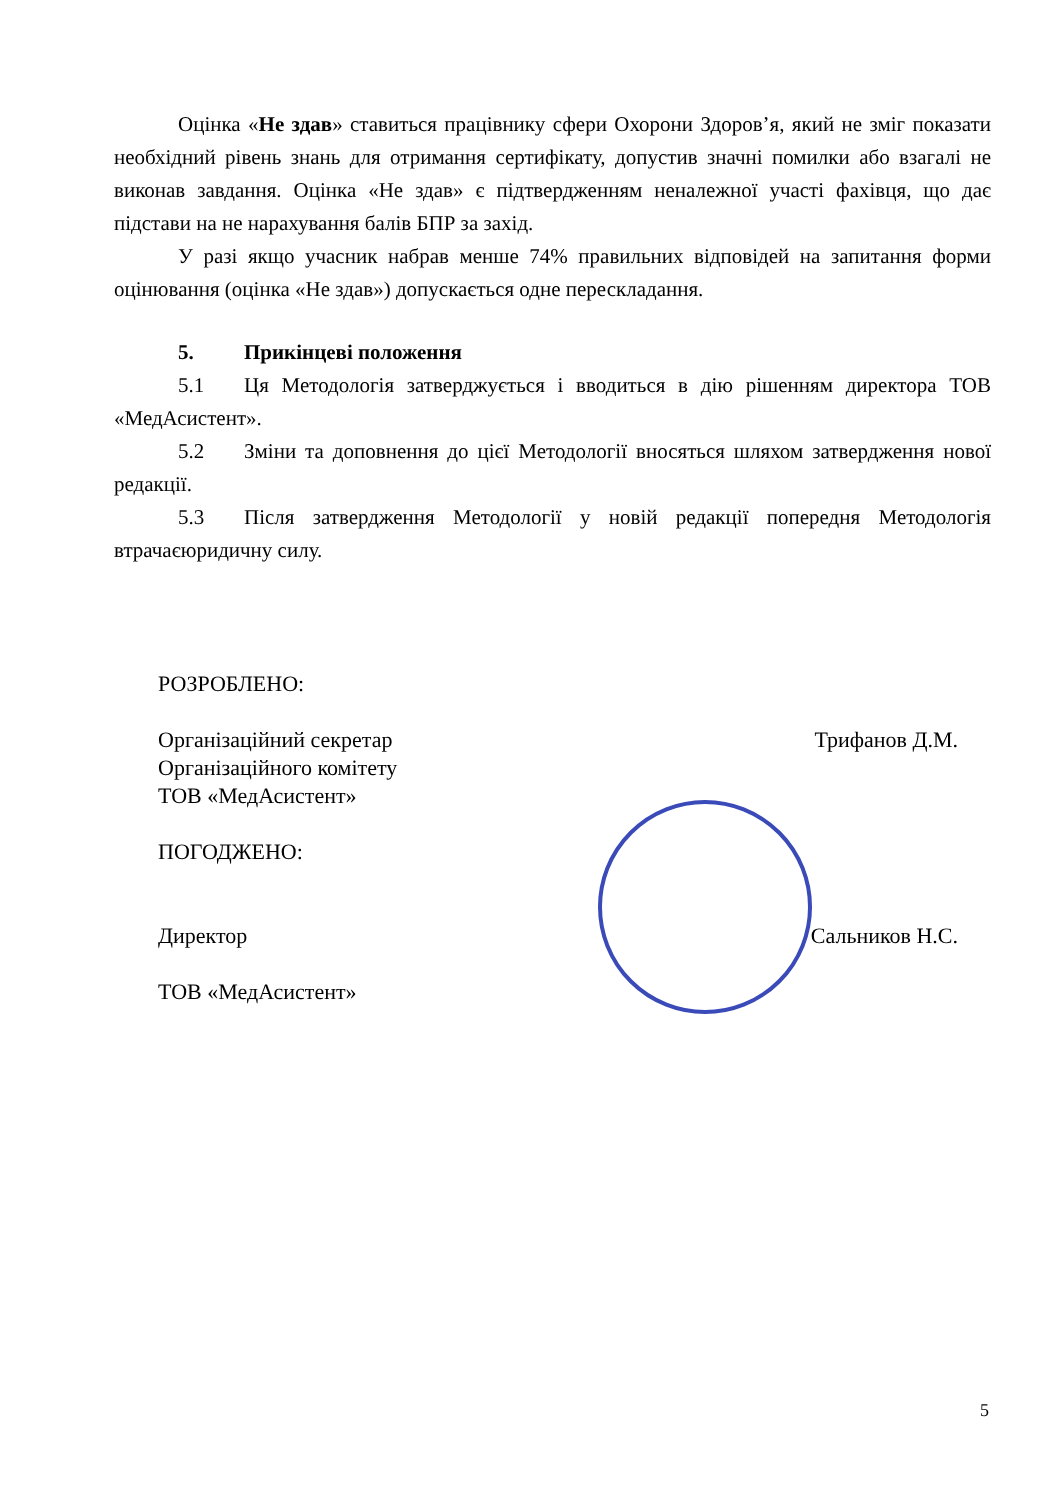Оцінка «Не здав» ставиться працівнику сфери Охорони Здоров’я, який не зміг показати необхідний рівень знань для отримання сертифікату, допустив значні помилки або взагалі не виконав завдання. Оцінка «Не здав» є підтвердженням неналежної участі фахівця, що дає підстави на не нарахування балів БПР за захід.
У разі якщо учасник набрав менше 74% правильних відповідей на запитання форми оцінювання (оцінка «Не здав») допускається одне перескладання.
5. Прикінцеві положення
5.1 Ця Методологія затверджується і вводиться в дію рішенням директора ТОВ «МедАсистент».
5.2 Зміни та доповнення до цієї Методології вносяться шляхом затвердження нової редакції.
5.3 Після затвердження Методології у новій редакції попередня Методологія втрачаєюридичну силу.
РОЗРОБЛЕНО:
Організаційний секретар
Організаційного комітету
ТОВ «МедАсистент»
Трифанов Д.М.
ПОГОДЖЕНО:
Директор
ТОВ «МедАсистент»
Сальников Н.С.
5